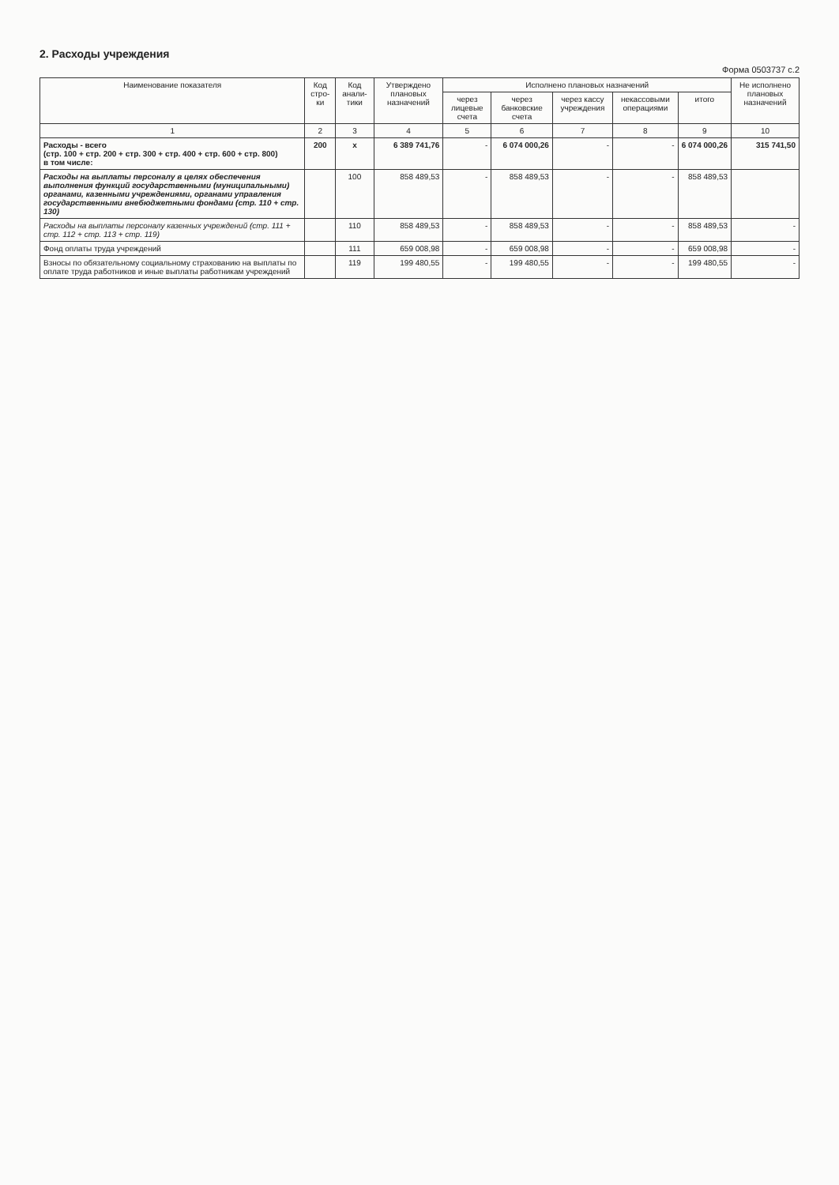2. Расходы учреждения
Форма 0503737 с.2
| Наименование показателя | Код стро-ки | Код анали-тики | Утверждено плановых назначений | Исполнено плановых назначений | | | | | Не исполнено плановых назначений |
| --- | --- | --- | --- | --- | --- | --- | --- | --- | --- |
| | | | | через лицевые счета | через банковские счета | через кассу учреждения | некассовыми операциями | итого | |
| 1 | 2 | 3 | 4 | 5 | 6 | 7 | 8 | 9 | 10 |
| Расходы - всего (стр. 100 + стр. 200 + стр. 300 + стр. 400 + стр. 600 + стр. 800) в том числе: | 200 | x | 6 389 741,76 | - | 6 074 000,26 | - | - | 6 074 000,26 | 315 741,50 |
| Расходы на выплаты персоналу в целях обеспечения выполнения функций государственными (муниципальными) органами, казенными учреждениями, органами управления государственными внебюджетными фондами (стр. 110 + стр. 130) | | 100 | 858 489,53 | - | 858 489,53 | - | - | 858 489,53 | |
| Расходы на выплаты персоналу казенных учреждений (стр. 111 + стр. 112 + стр. 113 + стр. 119) | | 110 | 858 489,53 | - | 858 489,53 | - | - | 858 489,53 | - |
| Фонд оплаты труда учреждений | | 111 | 659 008,98 | - | 659 008,98 | - | - | 659 008,98 | - |
| Взносы по обязательному социальному страхованию на выплаты по оплате труда работников и иные выплаты работникам учреждений | | 119 | 199 480,55 | - | 199 480,55 | - | - | 199 480,55 | - |